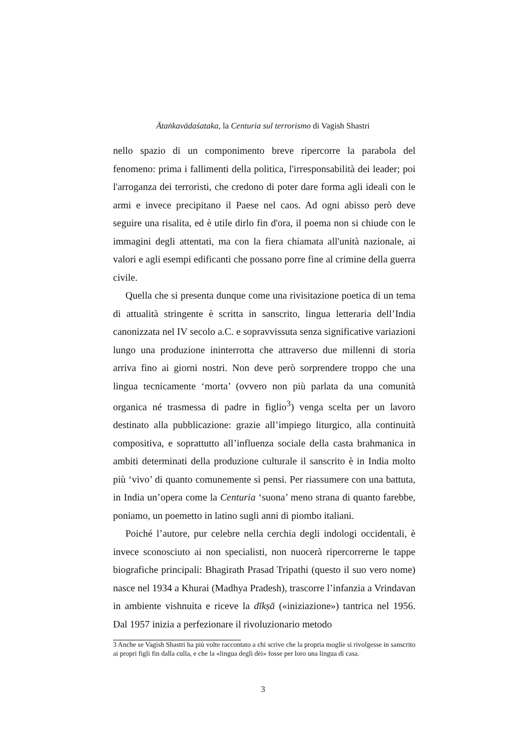Ātaṅkavādaśataka, la Centuria sul terrorismo di Vagish Shastri
nello spazio di un componimento breve ripercorre la parabola del fenomeno: prima i fallimenti della politica, l'irresponsabilità dei leader; poi l'arroganza dei terroristi, che credono di poter dare forma agli ideali con le armi e invece precipitano il Paese nel caos. Ad ogni abisso però deve seguire una risalita, ed è utile dirlo fin d'ora, il poema non si chiude con le immagini degli attentati, ma con la fiera chiamata all'unità nazionale, ai valori e agli esempi edificanti che possano porre fine al crimine della guerra civile.
Quella che si presenta dunque come una rivisitazione poetica di un tema di attualità stringente è scritta in sanscrito, lingua letteraria dell’India canonizzata nel IV secolo a.C. e sopravvissuta senza significative variazioni lungo una produzione ininterrotta che attraverso due millenni di storia arriva fino ai giorni nostri. Non deve però sorprendere troppo che una lingua tecnicamente ‘morta’ (ovvero non più parlata da una comunità organica né trasmessa di padre in figlio<sup>3</sup>) venga scelta per un lavoro destinato alla pubblicazione: grazie all’impiego liturgico, alla continuità compositiva, e soprattutto all’influenza sociale della casta brahmanica in ambiti determinati della produzione culturale il sanscrito è in India molto più ‘vivo’ di quanto comunemente si pensi. Per riassumere con una battuta, in India un’opera come la Centuria ‘suona’ meno strana di quanto farebbe, poniamo, un poemetto in latino sugli anni di piombo italiani.
Poiché l’autore, pur celebre nella cerchia degli indologi occidentali, è invece sconosciuto ai non specialisti, non nuocerà ripercorrerne le tappe biografiche principali: Bhagirath Prasad Tripathi (questo il suo vero nome) nasce nel 1934 a Khurai (Madhya Pradesh), trascorre l’infanzia a Vrindavan in ambiente vishnuita e riceve la dīkṣā («iniziazione») tantrica nel 1956. Dal 1957 inizia a perfezionare il rivoluzionario metodo
3 Anche se Vagish Shastri ha più volte raccontato a chi scrive che la propria moglie si rivolgesse in sanscrito ai propri figli fin dalla culla, e che la «lingua degli dèi» fosse per loro una lingua di casa.
3